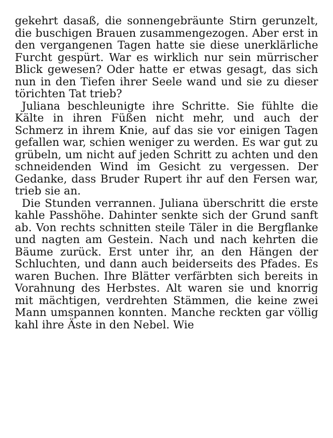gekehrt dasaß, die sonnengebräunte Stirn gerunzelt, die buschigen Brauen zusammengezogen. Aber erst in den vergangenen Tagen hatte sie diese unerklärliche Furcht gespürt. War es wirklich nur sein mürrischer Blick gewesen? Oder hatte er etwas gesagt, das sich nun in den Tiefen ihrer Seele wand und sie zu dieser törichten Tat trieb?
Juliana beschleunigte ihre Schritte. Sie fühlte die Kälte in ihren Füßen nicht mehr, und auch der Schmerz in ihrem Knie, auf das sie vor einigen Tagen gefallen war, schien weniger zu werden. Es war gut zu grübeln, um nicht auf jeden Schritt zu achten und den schneidenden Wind im Gesicht zu vergessen. Der Gedanke, dass Bruder Rupert ihr auf den Fersen war, trieb sie an.
Die Stunden verrannen. Juliana überschritt die erste kahle Passhöhe. Dahinter senkte sich der Grund sanft ab. Von rechts schnitten steile Täler in die Bergflanke und nagten am Gestein. Nach und nach kehrten die Bäume zurück. Erst unter ihr, an den Hängen der Schluchten, und dann auch beiderseits des Pfades. Es waren Buchen. Ihre Blätter verfärbten sich bereits in Vorahnung des Herbstes. Alt waren sie und knorrig mit mächtigen, verdrehten Stämmen, die keine zwei Mann umspannen konnten. Manche reckten gar völlig kahl ihre Äste in den Nebel. Wie